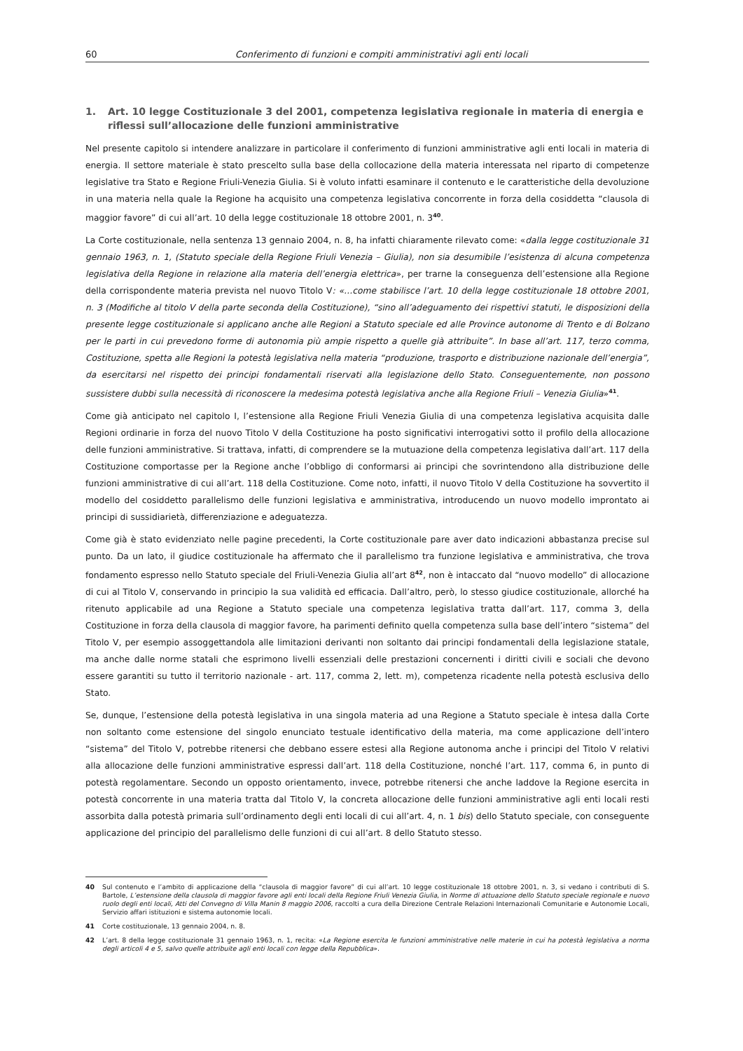60 Conferimento di funzioni e compiti amministrativi agli enti locali
1. Art. 10 legge Costituzionale 3 del 2001, competenza legislativa regionale in materia di energia e riflessi sull’allocazione delle funzioni amministrative
Nel presente capitolo si intendere analizzare in particolare il conferimento di funzioni amministrative agli enti locali in materia di energia. Il settore materiale è stato prescelto sulla base della collocazione della materia interessata nel riparto di competenze legislative tra Stato e Regione Friuli-Venezia Giulia. Si è voluto infatti esaminare il contenuto e le caratteristiche della devoluzione in una materia nella quale la Regione ha acquisito una competenza legislativa concorrente in forza della cosiddetta “clausola di maggior favore” di cui all’art. 10 della legge costituzionale 18 ottobre 2001, n. 3<sup>40</sup>.
La Corte costituzionale, nella sentenza 13 gennaio 2004, n. 8, ha infatti chiaramente rilevato come: «dalla legge costituzionale 31 gennaio 1963, n. 1, (Statuto speciale della Regione Friuli Venezia – Giulia), non sia desumibile l’esistenza di alcuna competenza legislativa della Regione in relazione alla materia dell’energia elettrica», per trarne la conseguenza dell’estensione alla Regione della corrispondente materia prevista nel nuovo Titolo V: «…come stabilisce l’art. 10 della legge costituzionale 18 ottobre 2001, n. 3 (Modifiche al titolo V della parte seconda della Costituzione), “sino all’adeguamento dei rispettivi statuti, le disposizioni della presente legge costituzionale si applicano anche alle Regioni a Statuto speciale ed alle Province autonome di Trento e di Bolzano per le parti in cui prevedono forme di autonomia più ampie rispetto a quelle già attribuite”. In base all’art. 117, terzo comma, Costituzione, spetta alle Regioni la potestà legislativa nella materia “produzione, trasporto e distribuzione nazionale dell’energia”, da esercitarsi nel rispetto dei principi fondamentali riservati alla legislazione dello Stato. Conseguentemente, non possono sussistere dubbi sulla necessità di riconoscere la medesima potestà legislativa anche alla Regione Friuli – Venezia Giulia»<sup>41</sup>.
Come già anticipato nel capitolo I, l’estensione alla Regione Friuli Venezia Giulia di una competenza legislativa acquisita dalle Regioni ordinarie in forza del nuovo Titolo V della Costituzione ha posto significativi interrogativi sotto il profilo della allocazione delle funzioni amministrative. Si trattava, infatti, di comprendere se la mutuazione della competenza legislativa dall’art. 117 della Costituzione comportasse per la Regione anche l’obbligo di conformarsi ai principi che sovrintendono alla distribuzione delle funzioni amministrative di cui all’art. 118 della Costituzione. Come noto, infatti, il nuovo Titolo V della Costituzione ha sovvertito il modello del cosiddetto parallelismo delle funzioni legislativa e amministrativa, introducendo un nuovo modello improntato ai principi di sussidiarietà, differenziazione e adeguatezza.
Come già è stato evidenziato nelle pagine precedenti, la Corte costituzionale pare aver dato indicazioni abbastanza precise sul punto. Da un lato, il giudice costituzionale ha affermato che il parallelismo tra funzione legislativa e amministrativa, che trova fondamento espresso nello Statuto speciale del Friuli-Venezia Giulia all’art 8<sup>42</sup>, non è intaccato dal “nuovo modello” di allocazione di cui al Titolo V, conservando in principio la sua validità ed efficacia. Dall’altro, però, lo stesso giudice costituzionale, allorché ha ritenuto applicabile ad una Regione a Statuto speciale una competenza legislativa tratta dall’art. 117, comma 3, della Costituzione in forza della clausola di maggior favore, ha parimenti definito quella competenza sulla base dell’intero “sistema” del Titolo V, per esempio assoggettandola alle limitazioni derivanti non soltanto dai principi fondamentali della legislazione statale, ma anche dalle norme statali che esprimono livelli essenziali delle prestazioni concernenti i diritti civili e sociali che devono essere garantiti su tutto il territorio nazionale - art. 117, comma 2, lett. m), competenza ricadente nella potestà esclusiva dello Stato.
Se, dunque, l’estensione della potestà legislativa in una singola materia ad una Regione a Statuto speciale è intesa dalla Corte non soltanto come estensione del singolo enunciato testuale identificativo della materia, ma come applicazione dell’intero “sistema” del Titolo V, potrebbe ritenersi che debbano essere estesi alla Regione autonoma anche i principi del Titolo V relativi alla allocazione delle funzioni amministrative espressi dall’art. 118 della Costituzione, nonché l’art. 117, comma 6, in punto di potestà regolamentare. Secondo un opposto orientamento, invece, potrebbe ritenersi che anche laddove la Regione esercita in potestà concorrente in una materia tratta dal Titolo V, la concreta allocazione delle funzioni amministrative agli enti locali resti assorbita dalla potestà primaria sull’ordinamento degli enti locali di cui all’art. 4, n. 1 bis) dello Statuto speciale, con conseguente applicazione del principio del parallelismo delle funzioni di cui all’art. 8 dello Statuto stesso.
40 Sul contenuto e l’ambito di applicazione della “clausola di maggior favore” di cui all’art. 10 legge costituzionale 18 ottobre 2001, n. 3, si vedano i contributi di S. Bartole, L’estensione della clausola di maggior favore agli enti locali della Regione Friuli Venezia Giulia, in Norme di attuazione dello Statuto speciale regionale e nuovo ruolo degli enti locali, Atti del Convegno di Villa Manin 8 maggio 2006, raccolti a cura della Direzione Centrale Relazioni Internazionali Comunitarie e Autonomie Locali, Servizio affari istituzioni e sistema autonomie locali.
41 Corte costituzionale, 13 gennaio 2004, n. 8.
42 L’art. 8 della legge costituzionale 31 gennaio 1963, n. 1, recita: «La Regione esercita le funzioni amministrative nelle materie in cui ha potestà legislativa a norma degli articoli 4 e 5, salvo quelle attribuite agli enti locali con legge della Repubblica».